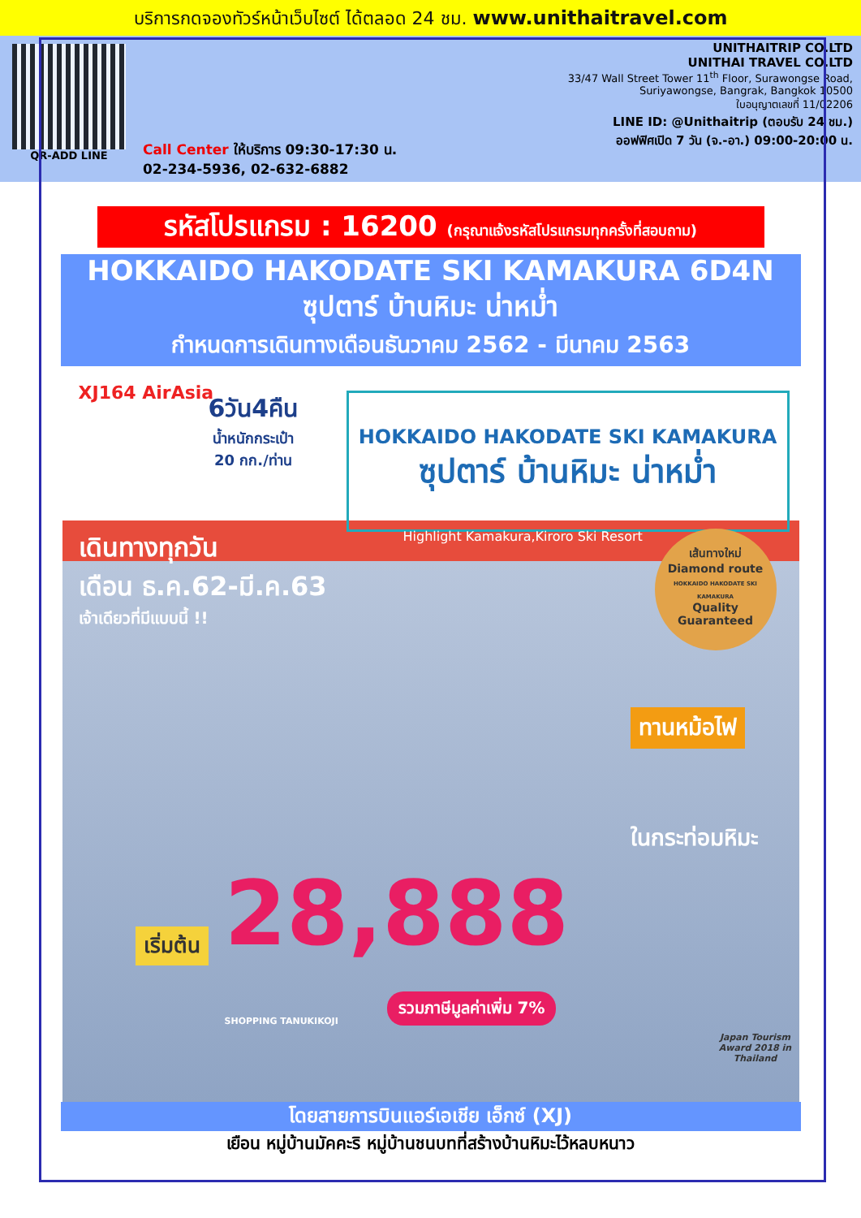บริการกดจองทัวร์หน้าเว็บไซต์ ได้ตลอด 24 ชม. www.unithaitravel.com
QR-ADD LINE
Call Center ให้บริการ 09:30-17:30 น.
02-234-5936, 02-632-6882
UNITHAITRIP CO.LTD
UNITHAI TRAVEL CO.LTD
33/47 Wall Street Tower 11<sup>th</sup> Floor, Surawongse Road,
Suriyawongse, Bangrak, Bangkok 10500
ใบอนุญาตเลขที่ 11/02206
LINE ID: @Unithaitrip (ตอบรับ 24 ชม.)
ออฟฟิศเปิด 7 วัน (จ.-อา.) 09:00-20:00 น.
รหัสโปรแกรม : 16200 (กรุณาแจ้งรหัสโปรแกรมทุกครั้งที่สอบถาม)
HOKKAIDO HAKODATE SKI KAMAKURA 6D4N
ซุปตาร์ บ้านหิมะ น่าหม่ำ
กำหนดการเดินทางเดือนธันวาคม 2562 - มีนาคม 2563
XJ164 AirAsia
6วัน4คืน
น้ำหนักกระเป๋า
20 กก./ท่าน
HOKKAIDO HAKODATE SKI KAMAKURA
ซุปตาร์ บ้านหิมะ น่าหม่ำ
เดินทางทุกวัน
เดือน ธ.ค.62-มี.ค.63
เจ้าเดียวที่มีแบบนี้ !!
Highlight Kamakura,Kiroro Ski Resort
เส้นทางใหม่
Diamond route
HOKKAIDO HAKODATE SKI KAMAKURA
Quality Guaranteed
ทานหม้อไฟ
ในกระท่อมหิมะ
เริ่มต้น 28,888
รวมภาษีมูลค่าเพิ่ม 7%
SHOPPING TANUKIKOJI
Japan Tourism Award 2018 in Thailand
โดยสายการบินแอร์เอเชีย เอ็กซ์ (XJ)
เยือน หมู่บ้านมัคคะริ หมู่บ้านชนบทที่สร้างบ้านหิมะไว้หลบหนาว